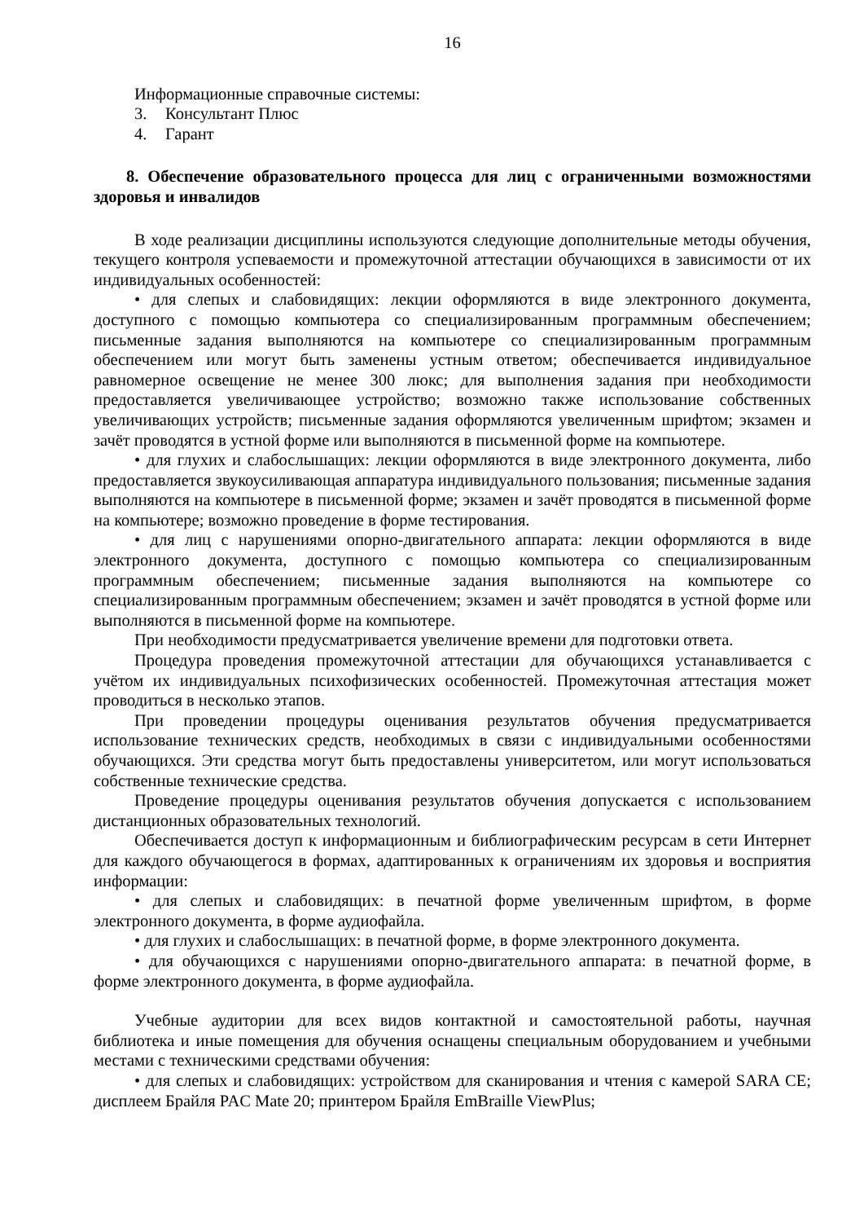16
Информационные справочные системы:
3. Консультант Плюс
4. Гарант
8. Обеспечение образовательного процесса для лиц с ограниченными возможностями здоровья и инвалидов
В ходе реализации дисциплины используются следующие дополнительные методы обучения, текущего контроля успеваемости и промежуточной аттестации обучающихся в зависимости от их индивидуальных особенностей:
• для слепых и слабовидящих: лекции оформляются в виде электронного документа, доступного с помощью компьютера со специализированным программным обеспечением; письменные задания выполняются на компьютере со специализированным программным обеспечением или могут быть заменены устным ответом; обеспечивается индивидуальное равномерное освещение не менее 300 люкс; для выполнения задания при необходимости предоставляется увеличивающее устройство; возможно также использование собственных увеличивающих устройств; письменные задания оформляются увеличенным шрифтом; экзамен и зачёт проводятся в устной форме или выполняются в письменной форме на компьютере.
• для глухих и слабослышащих: лекции оформляются в виде электронного документа, либо предоставляется звукоусиливающая аппаратура индивидуального пользования; письменные задания выполняются на компьютере в письменной форме; экзамен и зачёт проводятся в письменной форме на компьютере; возможно проведение в форме тестирования.
• для лиц с нарушениями опорно-двигательного аппарата: лекции оформляются в виде электронного документа, доступного с помощью компьютера со специализированным программным обеспечением; письменные задания выполняются на компьютере со специализированным программным обеспечением; экзамен и зачёт проводятся в устной форме или выполняются в письменной форме на компьютере.
При необходимости предусматривается увеличение времени для подготовки ответа.
Процедура проведения промежуточной аттестации для обучающихся устанавливается с учётом их индивидуальных психофизических особенностей. Промежуточная аттестация может проводиться в несколько этапов.
При проведении процедуры оценивания результатов обучения предусматривается использование технических средств, необходимых в связи с индивидуальными особенностями обучающихся. Эти средства могут быть предоставлены университетом, или могут использоваться собственные технические средства.
Проведение процедуры оценивания результатов обучения допускается с использованием дистанционных образовательных технологий.
Обеспечивается доступ к информационным и библиографическим ресурсам в сети Интернет для каждого обучающегося в формах, адаптированных к ограничениям их здоровья и восприятия информации:
• для слепых и слабовидящих: в печатной форме увеличенным шрифтом, в форме электронного документа, в форме аудиофайла.
• для глухих и слабослышащих: в печатной форме, в форме электронного документа.
• для обучающихся с нарушениями опорно-двигательного аппарата: в печатной форме, в форме электронного документа, в форме аудиофайла.
Учебные аудитории для всех видов контактной и самостоятельной работы, научная библиотека и иные помещения для обучения оснащены специальным оборудованием и учебными местами с техническими средствами обучения:
• для слепых и слабовидящих: устройством для сканирования и чтения с камерой SARA CE; дисплеем Брайля PAC Mate 20; принтером Брайля EmBraille ViewPlus;